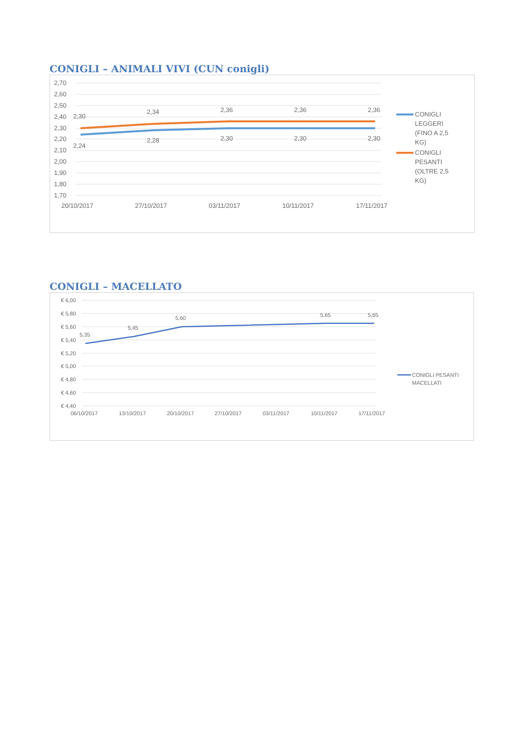CONIGLI – ANIMALI VIVI (CUN conigli)
2,70
2,60
2,50
2,40
2,30
2,20
2,10
2,00
1,90
1,80
1,70
20/10/2017
27/10/2017
03/11/2017
10/11/2017
17/11/2017
2,30
2,34
2,36
2,36
2,36
2,24
2,28
2,30
2,30
2,30
CONIGLI
LEGGERI
(FINO A 2,5
KG)
CONIGLI
PESANTI
(OLTRE 2,5
KG)
CONIGLI – MACELLATO
€ 6,00
€ 5,80
€ 5,60
€ 5,40
€ 5,20
€ 5,00
€ 4,80
€ 4,60
€ 4,40
06/10/2017
13/10/2017
20/10/2017
27/10/2017
03/11/2017
10/11/2017
17/11/2017
5,35
5,45
5,60
5,65
5,65
CONIGLI PESANTI
MACELLATI